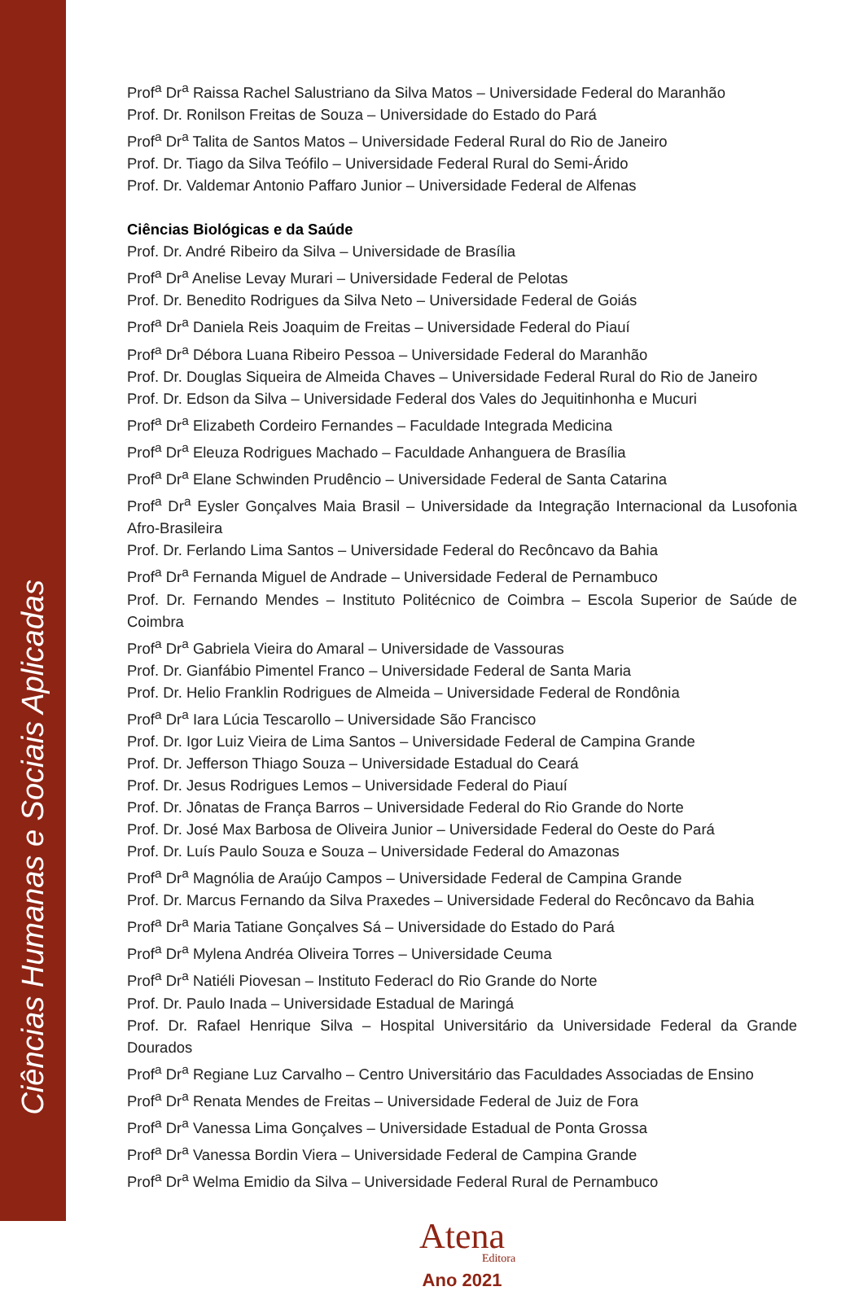Ciências Humanas e Sociais Aplicadas
Prof<sup>a</sup> Dr<sup>a</sup> Raissa Rachel Salustriano da Silva Matos – Universidade Federal do Maranhão
Prof. Dr. Ronilson Freitas de Souza – Universidade do Estado do Pará
Prof<sup>a</sup> Dr<sup>a</sup> Talita de Santos Matos – Universidade Federal Rural do Rio de Janeiro
Prof. Dr. Tiago da Silva Teófilo – Universidade Federal Rural do Semi-Árido
Prof. Dr. Valdemar Antonio Paffaro Junior – Universidade Federal de Alfenas
Ciências Biológicas e da Saúde
Prof. Dr. André Ribeiro da Silva – Universidade de Brasília
Prof<sup>a</sup> Dr<sup>a</sup> Anelise Levay Murari – Universidade Federal de Pelotas
Prof. Dr. Benedito Rodrigues da Silva Neto – Universidade Federal de Goiás
Prof<sup>a</sup> Dr<sup>a</sup> Daniela Reis Joaquim de Freitas – Universidade Federal do Piauí
Prof<sup>a</sup> Dr<sup>a</sup> Débora Luana Ribeiro Pessoa – Universidade Federal do Maranhão
Prof. Dr. Douglas Siqueira de Almeida Chaves – Universidade Federal Rural do Rio de Janeiro
Prof. Dr. Edson da Silva – Universidade Federal dos Vales do Jequitinhonha e Mucuri
Prof<sup>a</sup> Dr<sup>a</sup> Elizabeth Cordeiro Fernandes – Faculdade Integrada Medicina
Prof<sup>a</sup> Dr<sup>a</sup> Eleuza Rodrigues Machado – Faculdade Anhanguera de Brasília
Prof<sup>a</sup> Dr<sup>a</sup> Elane Schwinden Prudêncio – Universidade Federal de Santa Catarina
Prof<sup>a</sup> Dr<sup>a</sup> Eysler Gonçalves Maia Brasil – Universidade da Integração Internacional da Lusofonia Afro-Brasileira
Prof. Dr. Ferlando Lima Santos – Universidade Federal do Recôncavo da Bahia
Prof<sup>a</sup> Dr<sup>a</sup> Fernanda Miguel de Andrade – Universidade Federal de Pernambuco
Prof. Dr. Fernando Mendes – Instituto Politécnico de Coimbra – Escola Superior de Saúde de Coimbra
Prof<sup>a</sup> Dr<sup>a</sup> Gabriela Vieira do Amaral – Universidade de Vassouras
Prof. Dr. Gianfábio Pimentel Franco – Universidade Federal de Santa Maria
Prof. Dr. Helio Franklin Rodrigues de Almeida – Universidade Federal de Rondônia
Prof<sup>a</sup> Dr<sup>a</sup> Iara Lúcia Tescarollo – Universidade São Francisco
Prof. Dr. Igor Luiz Vieira de Lima Santos – Universidade Federal de Campina Grande
Prof. Dr. Jefferson Thiago Souza – Universidade Estadual do Ceará
Prof. Dr. Jesus Rodrigues Lemos – Universidade Federal do Piauí
Prof. Dr. Jônatas de França Barros – Universidade Federal do Rio Grande do Norte
Prof. Dr. José Max Barbosa de Oliveira Junior – Universidade Federal do Oeste do Pará
Prof. Dr. Luís Paulo Souza e Souza – Universidade Federal do Amazonas
Prof<sup>a</sup> Dr<sup>a</sup> Magnólia de Araújo Campos – Universidade Federal de Campina Grande
Prof. Dr. Marcus Fernando da Silva Praxedes – Universidade Federal do Recôncavo da Bahia
Prof<sup>a</sup> Dr<sup>a</sup> Maria Tatiane Gonçalves Sá – Universidade do Estado do Pará
Prof<sup>a</sup> Dr<sup>a</sup> Mylena Andréa Oliveira Torres – Universidade Ceuma
Prof<sup>a</sup> Dr<sup>a</sup> Natiéli Piovesan – Instituto Federacl do Rio Grande do Norte
Prof. Dr. Paulo Inada – Universidade Estadual de Maringá
Prof. Dr. Rafael Henrique Silva – Hospital Universitário da Universidade Federal da Grande Dourados
Prof<sup>a</sup> Dr<sup>a</sup> Regiane Luz Carvalho – Centro Universitário das Faculdades Associadas de Ensino
Prof<sup>a</sup> Dr<sup>a</sup> Renata Mendes de Freitas – Universidade Federal de Juiz de Fora
Prof<sup>a</sup> Dr<sup>a</sup> Vanessa Lima Gonçalves – Universidade Estadual de Ponta Grossa
Prof<sup>a</sup> Dr<sup>a</sup> Vanessa Bordin Viera – Universidade Federal de Campina Grande
Prof<sup>a</sup> Dr<sup>a</sup> Welma Emidio da Silva – Universidade Federal Rural de Pernambuco
Atena
Editora
Ano 2021